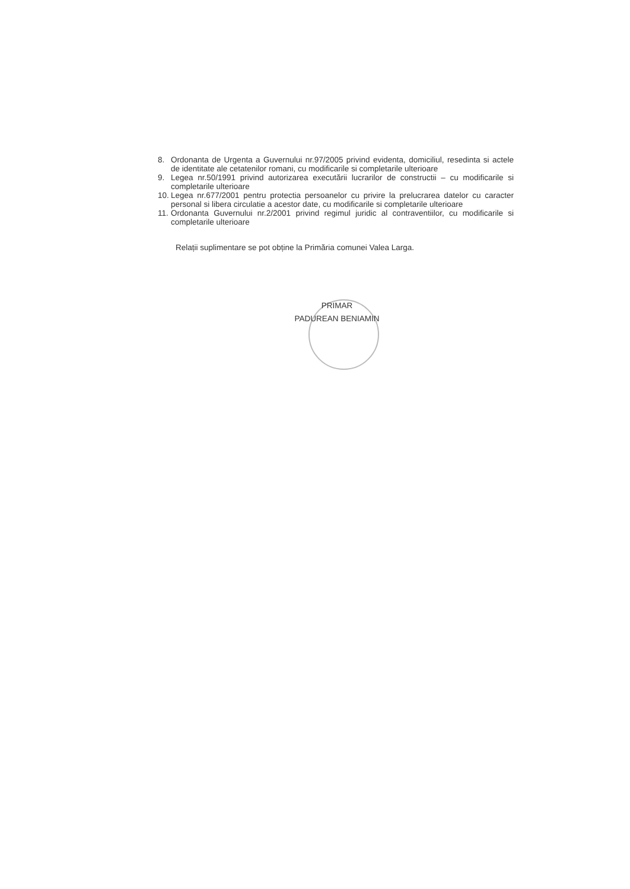8. Ordonanta de Urgenta a Guvernului nr.97/2005 privind evidenta, domiciliul, resedinta si actele de identitate ale cetatenilor romani, cu modificarile si completarile ulterioare
9. Legea nr.50/1991 privind autorizarea executării lucrarilor de constructii – cu modificarile si completarile ulterioare
10. Legea nr.677/2001 pentru protectia persoanelor cu privire la prelucrarea datelor cu caracter personal si libera circulatie a acestor date, cu modificarile si completarile ulterioare
11. Ordonanta Guvernului nr.2/2001 privind regimul juridic al contraventiilor, cu modificarile si completarile ulterioare
Relații suplimentare se pot obține la Primăria comunei Valea Larga.
PRIMAR
PADUREAN BENIAMIN